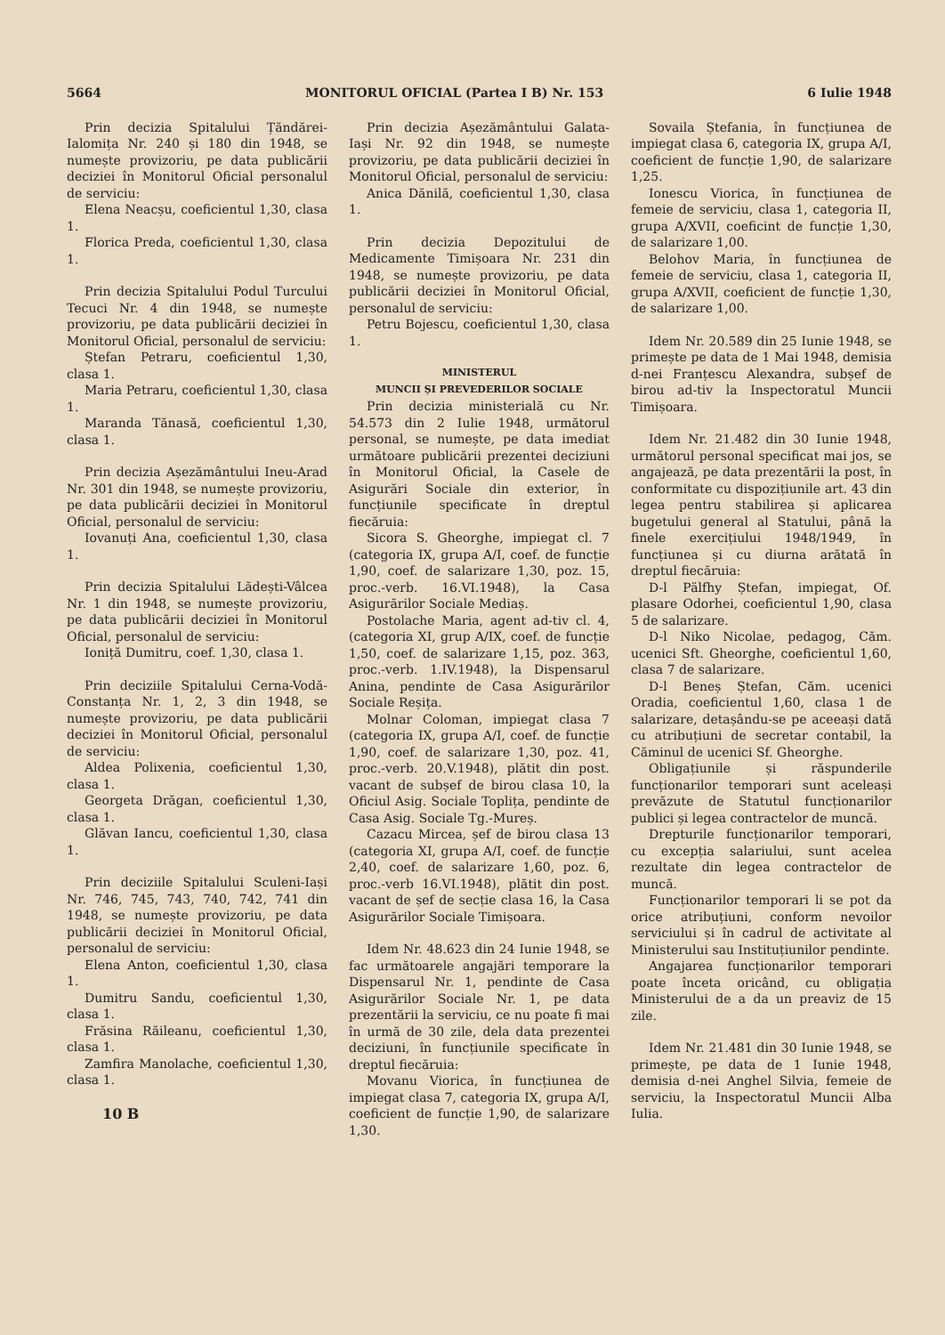5664 MONITORUL OFICIAL (Partea I B) Nr. 153 6 Iulie 1948
Prin decizia Spitalului Țăndărei-Ialomița Nr. 240 și 180 din 1948, se numește provizoriu, pe data publicării deciziei în Monitorul Oficial personalul de serviciu:
Elena Neacșu, coeficientul 1,30, clasa 1.
Florica Preda, coeficientul 1,30, clasa 1.
Prin decizia Spitalului Podul Turcului Tecuci Nr. 4 din 1948, se numește provizoriu, pe data publicării deciziei în Monitorul Oficial, personalul de serviciu:
Ștefan Petraru, coeficientul 1,30, clasa 1.
Maria Petraru, coeficientul 1,30, clasa 1.
Maranda Tănasă, coeficientul 1,30, clasa 1.
Prin decizia Așezământului Ineu-Arad Nr. 301 din 1948, se numește provizoriu, pe data publicării deciziei în Monitorul Oficial, personalul de serviciu:
Iovanuți Ana, coeficientul 1,30, clasa 1.
Prin decizia Spitalului Lădești-Vâlcea Nr. 1 din 1948, se numește provizoriu, pe data publicării deciziei în Monitorul Oficial, personalul de serviciu:
Ioniță Dumitru, coef. 1,30, clasa 1.
Prin deciziile Spitalului Cerna-Vodă-Constanța Nr. 1, 2, 3 din 1948, se numește provizoriu, pe data publicării deciziei în Monitorul Oficial, personalul de serviciu:
Aldea Polixenia, coeficientul 1,30, clasa 1.
Georgeta Drăgan, coeficientul 1,30, clasa 1.
Glăvan Iancu, coeficientul 1,30, clasa 1.
Prin deciziile Spitalului Sculeni-Iași Nr. 746, 745, 743, 740, 742, 741 din 1948, se numește provizoriu, pe data publicării deciziei în Monitorul Oficial, personalul de serviciu:
Elena Anton, coeficientul 1,30, clasa 1.
Dumitru Sandu, coeficientul 1,30, clasa 1.
Frăsina Răileanu, coeficientul 1,30, clasa 1.
Zamfira Manolache, coeficientul 1,30, clasa 1.
10 B
Prin decizia Așezământului Galata-Iași Nr. 92 din 1948, se numește provizoriu, pe data publicării deciziei în Monitorul Oficial, personalul de serviciu:
Anica Dănilă, coeficientul 1,30, clasa 1.
Prin decizia Depozitului de Medicamente Timișoara Nr. 231 din 1948, se numește provizoriu, pe data publicării deciziei în Monitorul Oficial, personalul de serviciu:
Petru Bojescu, coeficientul 1,30, clasa 1.
MINISTERUL
MUNCII ȘI PREVEDERILOR SOCIALE
Prin decizia ministerială cu Nr. 54.573 din 2 Iulie 1948, următorul personal, se numește, pe data imediat următoare publicării prezentei deciziuni în Monitorul Oficial, la Casele de Asigurări Sociale din exterior, în funcțiunile specificate în dreptul fiecăruia:
Sicora S. Gheorghe, impiegat cl. 7 (categoria IX, grupa A/I, coef. de funcție 1,90, coef. de salarizare 1,30, poz. 15, proc.-verb. 16.VI.1948), la Casa Asigurărilor Sociale Mediaș.
Postolache Maria, agent ad-tiv cl. 4, (categoria XI, grup A/IX, coef. de funcție 1,50, coef. de salarizare 1,15, poz. 363, proc.-verb. 1.IV.1948), la Dispensarul Anina, pendinte de Casa Asigurărilor Sociale Reșița.
Molnar Coloman, impiegat clasa 7 (categoria IX, grupa A/I, coef. de funcție 1,90, coef. de salarizare 1,30, poz. 41, proc.-verb. 20.V.1948), plătit din post. vacant de subșef de birou clasa 10, la Oficiul Asig. Sociale Toplița, pendinte de Casa Asig. Sociale Tg.-Mureș.
Cazacu Mircea, șef de birou clasa 13 (categoria XI, grupa A/I, coef. de funcție 2,40, coef. de salarizare 1,60, poz. 6, proc.-verb 16.VI.1948), plătit din post. vacant de șef de secție clasa 16, la Casa Asigurărilor Sociale Timișoara.
Idem Nr. 48.623 din 24 Iunie 1948, se fac următoarele angajări temporare la Dispensarul Nr. 1, pendinte de Casa Asigurărilor Sociale Nr. 1, pe data prezentării la serviciu, ce nu poate fi mai în urmă de 30 zile, dela data prezentei deciziuni, în funcțiunile specificate în dreptul fiecăruia:
Movanu Viorica, în funcțiunea de impiegat clasa 7, categoria IX, grupa A/I, coeficient de funcție 1,90, de salarizare 1,30.
Sovaila Ștefania, în funcțiunea de impiegat clasa 6, categoria IX, grupa A/I, coeficient de funcție 1,90, de salarizare 1,25.
Ionescu Viorica, în funcțiunea de femeie de serviciu, clasa 1, categoria II, grupa A/XVII, coeficint de funcție 1,30, de salarizare 1,00.
Belohov Maria, în funcțiunea de femeie de serviciu, clasa 1, categoria II, grupa A/XVII, coeficient de funcție 1,30, de salarizare 1,00.
Idem Nr. 20.589 din 25 Iunie 1948, se primește pe data de 1 Mai 1948, demisia d-nei Franțescu Alexandra, subșef de birou ad-tiv la Inspectoratul Muncii Timișoara.
Idem Nr. 21.482 din 30 Iunie 1948, următorul personal specificat mai jos, se angajează, pe data prezentării la post, în conformitate cu dispozițiunile art. 43 din legea pentru stabilirea și aplicarea bugetului general al Statului, până la finele exercițiului 1948/1949, în funcțiunea și cu diurna arătată în dreptul fiecăruia:
D-l Pälfhy Ștefan, impiegat, Of. plasare Odorhei, coeficientul 1,90, clasa 5 de salarizare.
D-l Niko Nicolae, pedagog, Căm. ucenici Sft. Gheorghe, coeficientul 1,60, clasa 7 de salarizare.
D-l Beneș Ștefan, Căm. ucenici Oradia, coeficientul 1,60, clasa 1 de salarizare, detașându-se pe aceeași dată cu atribuțiuni de secretar contabil, la Căminul de ucenici Sf. Gheorghe.
Obligațiunile și răspunderile funcționarilor temporari sunt aceleași prevăzute de Statutul funcționarilor publici și legea contractelor de muncă.
Drepturile funcționarilor temporari, cu excepția salariului, sunt acelea rezultate din legea contractelor de muncă.
Funcționarilor temporari li se pot da orice atribuțiuni, conform nevoilor serviciului și în cadrul de activitate al Ministerului sau Instituțiunilor pendinte.
Angajarea funcționarilor temporari poate înceta oricând, cu obligația Ministerului de a da un preaviz de 15 zile.
Idem Nr. 21.481 din 30 Iunie 1948, se primește, pe data de 1 Iunie 1948, demisia d-nei Anghel Silvia, femeie de serviciu, la Inspectoratul Muncii Alba Iulia.